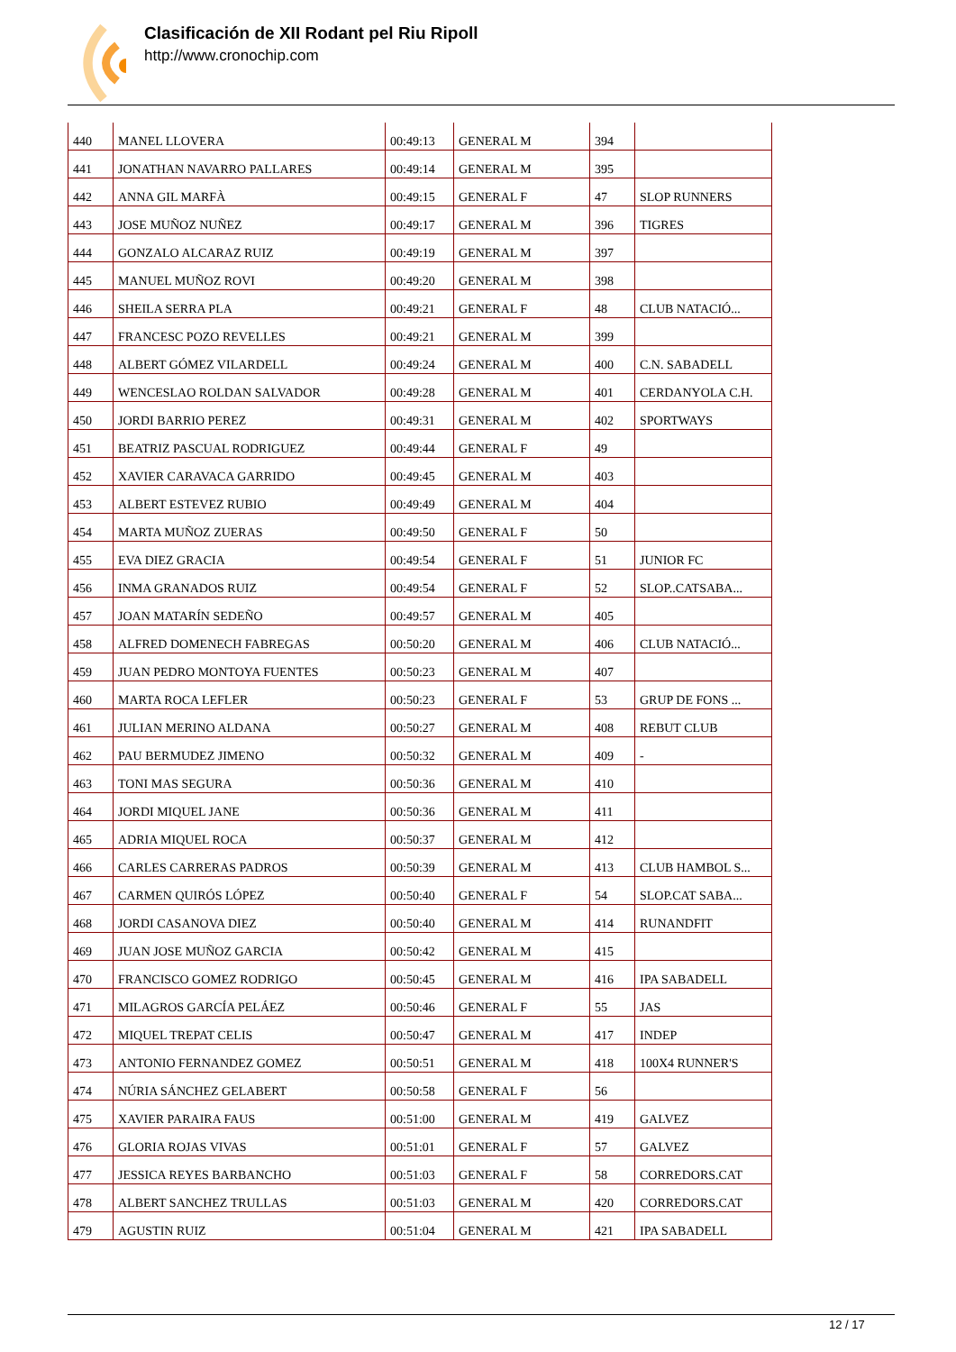Clasificación de XII Rodant pel Riu Ripoll
http://www.cronochip.com
| 440 | MANEL LLOVERA | 00:49:13 | GENERAL M | 394 | |
| 441 | JONATHAN NAVARRO PALLARES | 00:49:14 | GENERAL M | 395 | |
| 442 | ANNA GIL MARFÀ | 00:49:15 | GENERAL F | 47 | SLOP RUNNERS |
| 443 | JOSE MUÑOZ NUÑEZ | 00:49:17 | GENERAL M | 396 | TIGRES |
| 444 | GONZALO ALCARAZ RUIZ | 00:49:19 | GENERAL M | 397 | |
| 445 | MANUEL MUÑOZ ROVI | 00:49:20 | GENERAL M | 398 | |
| 446 | SHEILA SERRA PLA | 00:49:21 | GENERAL F | 48 | CLUB NATACIÓ... |
| 447 | FRANCESC POZO REVELLES | 00:49:21 | GENERAL M | 399 | |
| 448 | ALBERT GÓMEZ VILARDELL | 00:49:24 | GENERAL M | 400 | C.N. SABADELL |
| 449 | WENCESLAO ROLDAN SALVADOR | 00:49:28 | GENERAL M | 401 | CERDANYOLA C.H. |
| 450 | JORDI BARRIO PEREZ | 00:49:31 | GENERAL M | 402 | SPORTWAYS |
| 451 | BEATRIZ PASCUAL RODRIGUEZ | 00:49:44 | GENERAL F | 49 | |
| 452 | XAVIER CARAVACA GARRIDO | 00:49:45 | GENERAL M | 403 | |
| 453 | ALBERT ESTEVEZ RUBIO | 00:49:49 | GENERAL M | 404 | |
| 454 | MARTA MUÑOZ ZUERAS | 00:49:50 | GENERAL F | 50 | |
| 455 | EVA DIEZ GRACIA | 00:49:54 | GENERAL F | 51 | JUNIOR FC |
| 456 | INMA GRANADOS RUIZ | 00:49:54 | GENERAL F | 52 | SLOP..CATSABA... |
| 457 | JOAN MATARÍN SEDEÑO | 00:49:57 | GENERAL M | 405 | |
| 458 | ALFRED DOMENECH FABREGAS | 00:50:20 | GENERAL M | 406 | CLUB NATACIÓ... |
| 459 | JUAN PEDRO MONTOYA FUENTES | 00:50:23 | GENERAL M | 407 | |
| 460 | MARTA ROCA LEFLER | 00:50:23 | GENERAL F | 53 | GRUP DE FONS ... |
| 461 | JULIAN MERINO ALDANA | 00:50:27 | GENERAL M | 408 | REBUT CLUB |
| 462 | PAU BERMUDEZ JIMENO | 00:50:32 | GENERAL M | 409 | - |
| 463 | TONI MAS SEGURA | 00:50:36 | GENERAL M | 410 | |
| 464 | JORDI MIQUEL JANE | 00:50:36 | GENERAL M | 411 | |
| 465 | ADRIA MIQUEL ROCA | 00:50:37 | GENERAL M | 412 | |
| 466 | CARLES CARRERAS PADROS | 00:50:39 | GENERAL M | 413 | CLUB HAMBOL S... |
| 467 | CARMEN QUIRÓS LÓPEZ | 00:50:40 | GENERAL F | 54 | SLOP.CAT SABA... |
| 468 | JORDI CASANOVA DIEZ | 00:50:40 | GENERAL M | 414 | RUNANDFIT |
| 469 | JUAN JOSE MUÑOZ GARCIA | 00:50:42 | GENERAL M | 415 | |
| 470 | FRANCISCO GOMEZ RODRIGO | 00:50:45 | GENERAL M | 416 | IPA SABADELL |
| 471 | MILAGROS GARCÍA PELÁEZ | 00:50:46 | GENERAL F | 55 | JAS |
| 472 | MIQUEL TREPAT CELIS | 00:50:47 | GENERAL M | 417 | INDEP |
| 473 | ANTONIO FERNANDEZ GOMEZ | 00:50:51 | GENERAL M | 418 | 100X4 RUNNER'S |
| 474 | NÚRIA SÁNCHEZ GELABERT | 00:50:58 | GENERAL F | 56 | |
| 475 | XAVIER PARAIRA FAUS | 00:51:00 | GENERAL M | 419 | GALVEZ |
| 476 | GLORIA ROJAS VIVAS | 00:51:01 | GENERAL F | 57 | GALVEZ |
| 477 | JESSICA REYES BARBANCHO | 00:51:03 | GENERAL F | 58 | CORREDORS.CAT |
| 478 | ALBERT SANCHEZ TRULLAS | 00:51:03 | GENERAL M | 420 | CORREDORS.CAT |
| 479 | AGUSTIN RUIZ | 00:51:04 | GENERAL M | 421 | IPA SABADELL |
12 / 17